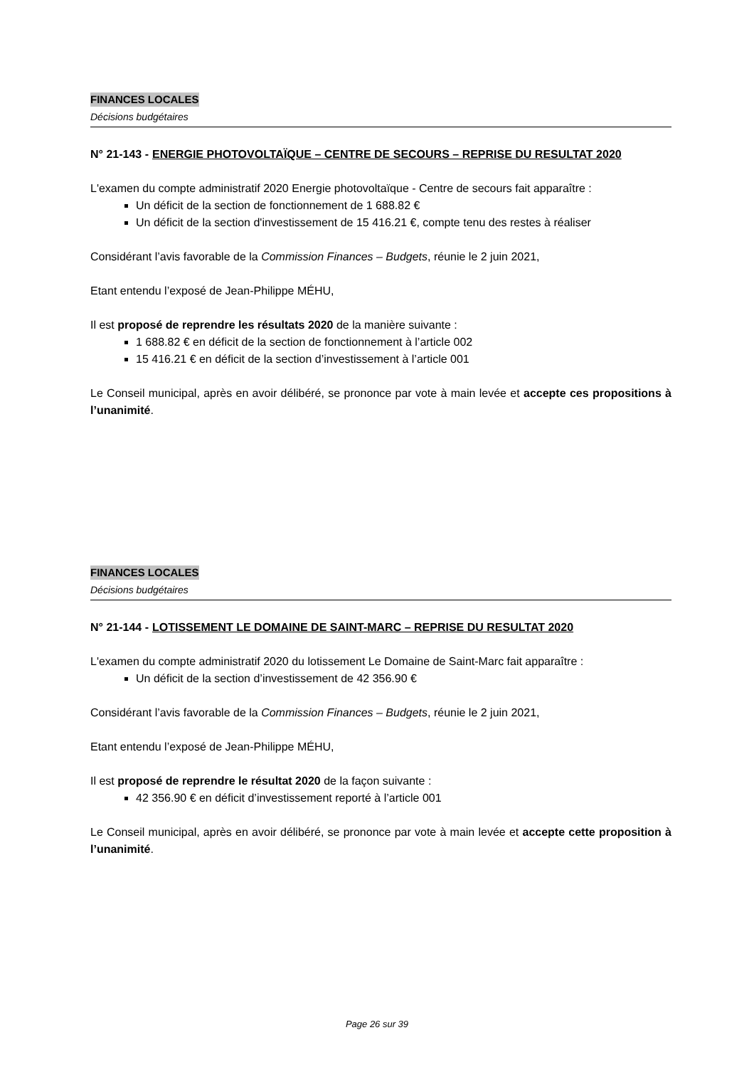FINANCES LOCALES
Décisions budgétaires
N° 21-143 - ENERGIE PHOTOVOLTAÏQUE – CENTRE DE SECOURS – REPRISE DU RESULTAT 2020
L'examen du compte administratif 2020 Energie photovoltaïque - Centre de secours fait apparaître :
Un déficit de la section de fonctionnement de 1 688.82 €
Un déficit de la section d'investissement de 15 416.21 €, compte tenu des restes à réaliser
Considérant l’avis favorable de la Commission Finances – Budgets, réunie le 2 juin 2021,
Etant entendu l’exposé de Jean-Philippe MÉHU,
Il est proposé de reprendre les résultats 2020 de la manière suivante :
1 688.82 € en déficit de la section de fonctionnement à l’article 002
15 416.21 € en déficit de la section d’investissement à l’article 001
Le Conseil municipal, après en avoir délibéré, se prononce par vote à main levée et accepte ces propositions à l’unanimité.
FINANCES LOCALES
Décisions budgétaires
N° 21-144 - LOTISSEMENT LE DOMAINE DE SAINT-MARC – REPRISE DU RESULTAT 2020
L'examen du compte administratif 2020 du lotissement Le Domaine de Saint-Marc fait apparaître :
Un déficit de la section d’investissement de 42 356.90 €
Considérant l’avis favorable de la Commission Finances – Budgets, réunie le 2 juin 2021,
Etant entendu l’exposé de Jean-Philippe MÉHU,
Il est proposé de reprendre le résultat 2020 de la façon suivante :
42 356.90 € en déficit d’investissement reporté à l’article 001
Le Conseil municipal, après en avoir délibéré, se prononce par vote à main levée et accepte cette proposition à l’unanimité.
Page 26 sur 39